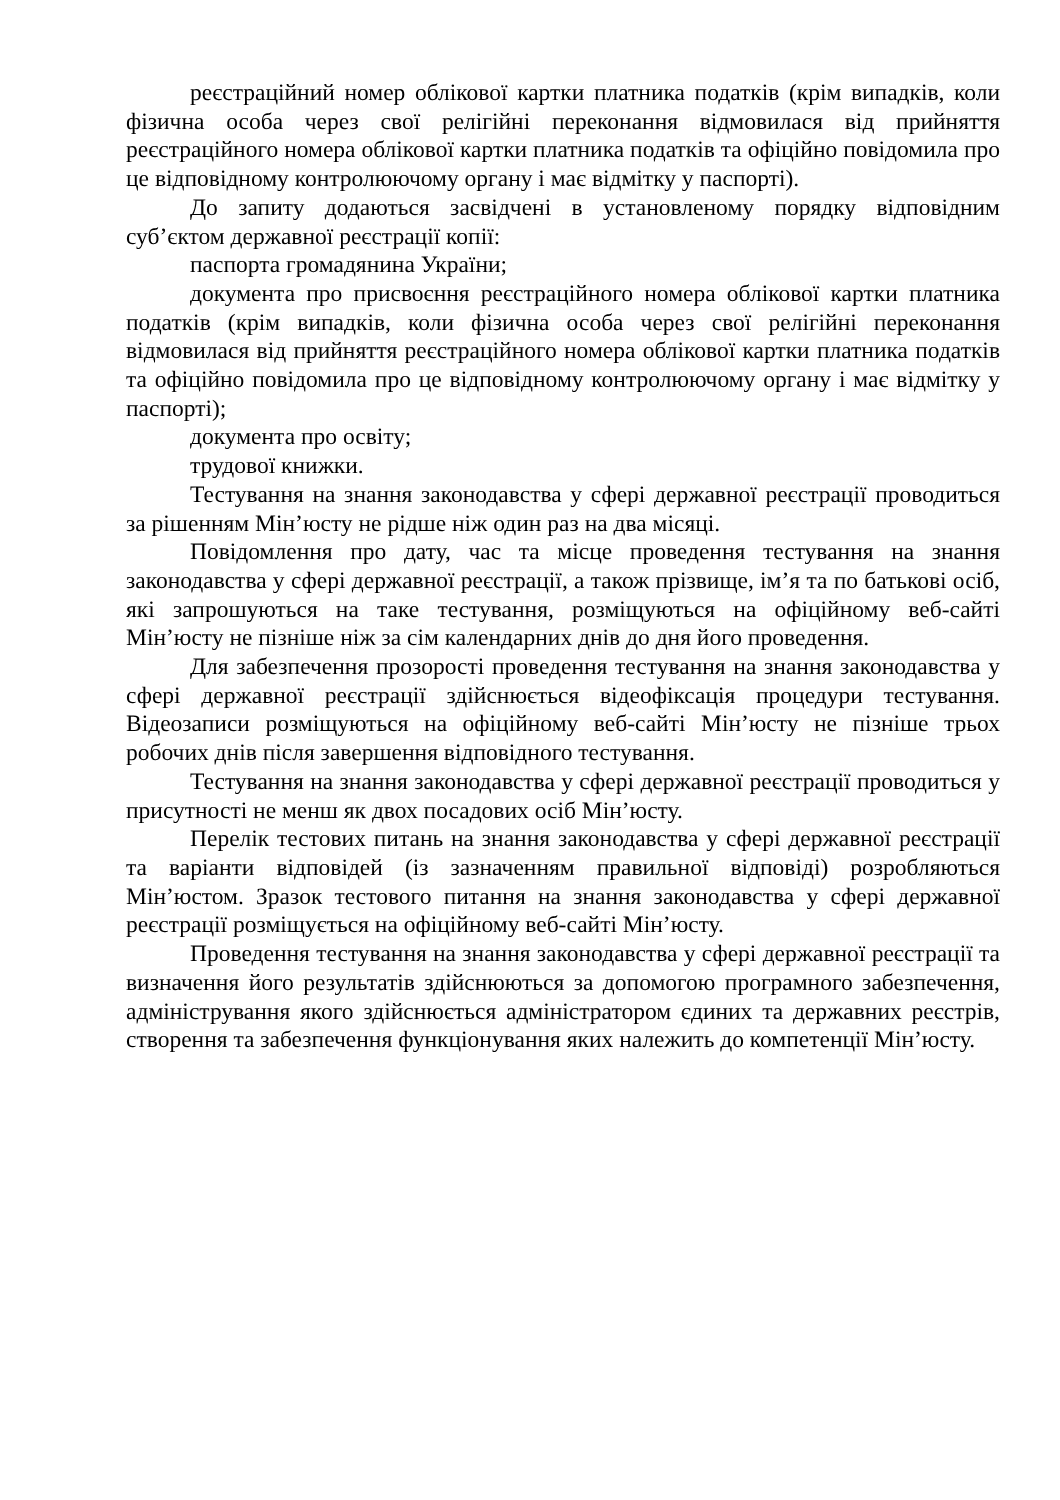реєстраційний номер облікової картки платника податків (крім випадків, коли фізична особа через свої релігійні переконання відмовилася від прийняття реєстраційного номера облікової картки платника податків та офіційно повідомила про це відповідному контролюючому органу і має відмітку у паспорті).
До запиту додаються засвідчені в установленому порядку відповідним суб’єктом державної реєстрації копії:
паспорта громадянина України;
документа про присвоєння реєстраційного номера облікової картки платника податків (крім випадків, коли фізична особа через свої релігійні переконання відмовилася від прийняття реєстраційного номера облікової картки платника податків та офіційно повідомила про це відповідному контролюючому органу і має відмітку у паспорті);
документа про освіту;
трудової книжки.
Тестування на знання законодавства у сфері державної реєстрації проводиться за рішенням Мін’юсту не рідше ніж один раз на два місяці.
Повідомлення про дату, час та місце проведення тестування на знання законодавства у сфері державної реєстрації, а також прізвище, ім’я та по батькові осіб, які запрошуються на таке тестування, розміщуються на офіційному веб-сайті Мін’юсту не пізніше ніж за сім календарних днів до дня його проведення.
Для забезпечення прозорості проведення тестування на знання законодавства у сфері державної реєстрації здійснюється відеофіксація процедури тестування. Відеозаписи розміщуються на офіційному веб-сайті Мін’юсту не пізніше трьох робочих днів після завершення відповідного тестування.
Тестування на знання законодавства у сфері державної реєстрації проводиться у присутності не менш як двох посадових осіб Мін’юсту.
Перелік тестових питань на знання законодавства у сфері державної реєстрації та варіанти відповідей (із зазначенням правильної відповіді) розробляються Мін’юстом. Зразок тестового питання на знання законодавства у сфері державної реєстрації розміщується на офіційному веб-сайті Мін’юсту.
Проведення тестування на знання законодавства у сфері державної реєстрації та визначення його результатів здійснюються за допомогою програмного забезпечення, адміністрування якого здійснюється адміністратором єдиних та державних реєстрів, створення та забезпечення функціонування яких належить до компетенції Мін’юсту.